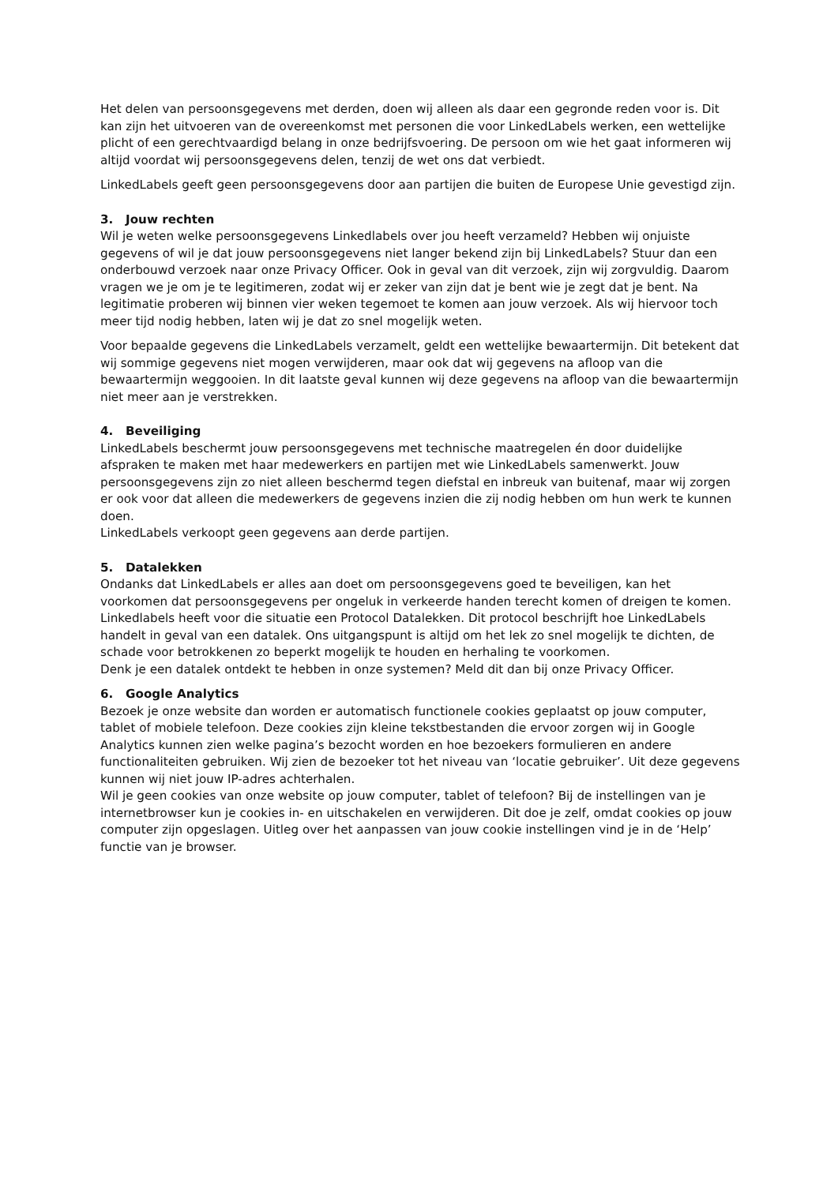Het delen van persoonsgegevens met derden, doen wij alleen als daar een gegronde reden voor is. Dit kan zijn het uitvoeren van de overeenkomst met personen die voor LinkedLabels werken, een wettelijke plicht of een gerechtvaardigd belang in onze bedrijfsvoering. De persoon om wie het gaat informeren wij altijd voordat wij persoonsgegevens delen, tenzij de wet ons dat verbiedt.
LinkedLabels geeft geen persoonsgegevens door aan partijen die buiten de Europese Unie gevestigd zijn.
3. Jouw rechten
Wil je weten welke persoonsgegevens Linkedlabels over jou heeft verzameld? Hebben wij onjuiste gegevens of wil je dat jouw persoonsgegevens niet langer bekend zijn bij LinkedLabels? Stuur dan een onderbouwd verzoek naar onze Privacy Officer. Ook in geval van dit verzoek, zijn wij zorgvuldig. Daarom vragen we je om je te legitimeren, zodat wij er zeker van zijn dat je bent wie je zegt dat je bent. Na legitimatie proberen wij binnen vier weken tegemoet te komen aan jouw verzoek. Als wij hiervoor toch meer tijd nodig hebben, laten wij je dat zo snel mogelijk weten.
Voor bepaalde gegevens die LinkedLabels verzamelt, geldt een wettelijke bewaartermijn. Dit betekent dat wij sommige gegevens niet mogen verwijderen, maar ook dat wij gegevens na afloop van die bewaartermijn weggooien. In dit laatste geval kunnen wij deze gegevens na afloop van die bewaartermijn niet meer aan je verstrekken.
4. Beveiliging
LinkedLabels beschermt jouw persoonsgegevens met technische maatregelen én door duidelijke afspraken te maken met haar medewerkers en partijen met wie LinkedLabels samenwerkt. Jouw persoonsgegevens zijn zo niet alleen beschermd tegen diefstal en inbreuk van buitenaf, maar wij zorgen er ook voor dat alleen die medewerkers de gegevens inzien die zij nodig hebben om hun werk te kunnen doen.
LinkedLabels verkoopt geen gegevens aan derde partijen.
5. Datalekken
Ondanks dat LinkedLabels er alles aan doet om persoonsgegevens goed te beveiligen, kan het voorkomen dat persoonsgegevens per ongeluk in verkeerde handen terecht komen of dreigen te komen. Linkedlabels heeft voor die situatie een Protocol Datalekken. Dit protocol beschrijft hoe LinkedLabels handelt in geval van een datalek. Ons uitgangspunt is altijd om het lek zo snel mogelijk te dichten, de schade voor betrokkenen zo beperkt mogelijk te houden en herhaling te voorkomen.
Denk je een datalek ontdekt te hebben in onze systemen? Meld dit dan bij onze Privacy Officer.
6. Google Analytics
Bezoek je onze website dan worden er automatisch functionele cookies geplaatst op jouw computer, tablet of mobiele telefoon. Deze cookies zijn kleine tekstbestanden die ervoor zorgen wij in Google Analytics kunnen zien welke pagina’s bezocht worden en hoe bezoekers formulieren en andere functionaliteiten gebruiken. Wij zien de bezoeker tot het niveau van ‘locatie gebruiker’. Uit deze gegevens kunnen wij niet jouw IP-adres achterhalen.
Wil je geen cookies van onze website op jouw computer, tablet of telefoon? Bij de instellingen van je internetbrowser kun je cookies in- en uitschakelen en verwijderen. Dit doe je zelf, omdat cookies op jouw computer zijn opgeslagen. Uitleg over het aanpassen van jouw cookie instellingen vind je in de ‘Help’ functie van je browser.